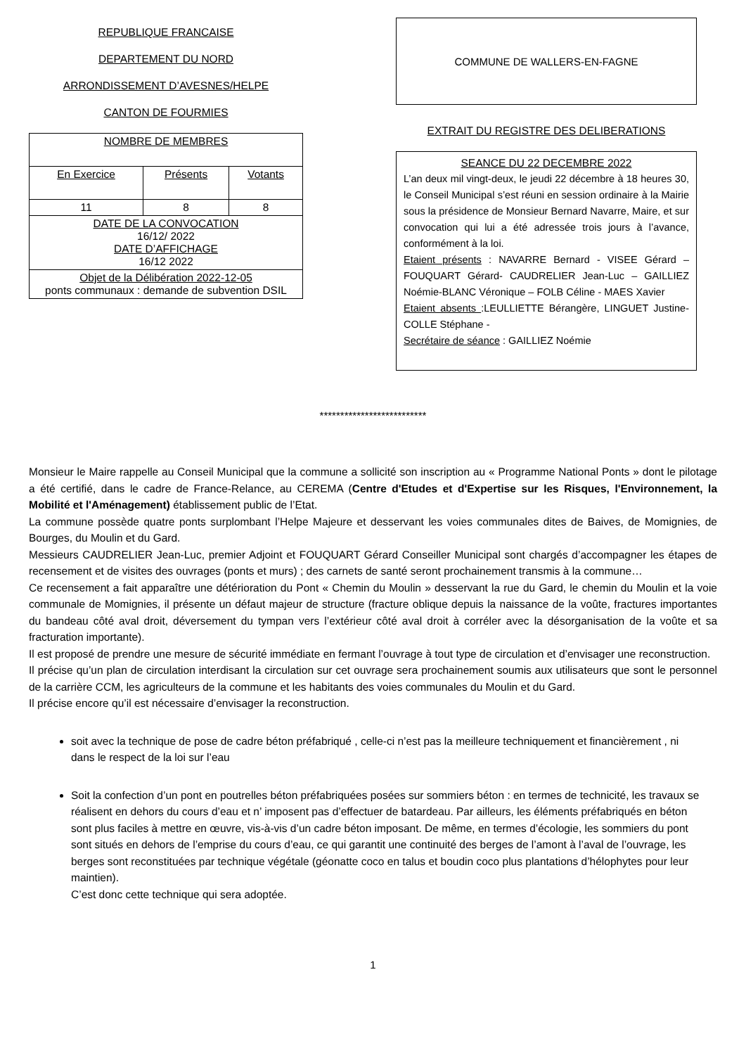REPUBLIQUE FRANCAISE
DEPARTEMENT DU NORD
ARRONDISSEMENT D’AVESNES/HELPE
CANTON DE FOURMIES
| NOMBRE DE MEMBRES | | |
| En Exercice | Présents | Votants |
| 11 | 8 | 8 |
| DATE DE LA CONVOCATION 16/12/ 2022 DATE D’AFFICHAGE 16/12 2022 | | |
| Objet de la Délibération 2022-12-05 ponts communaux : demande de subvention DSIL | | |
COMMUNE DE WALLERS-EN-FAGNE
EXTRAIT DU REGISTRE DES DELIBERATIONS
SEANCE DU 22 DECEMBRE 2022
L’an deux mil vingt-deux, le jeudi 22 décembre à 18 heures 30, le Conseil Municipal s’est réuni en session ordinaire à la Mairie sous la présidence de Monsieur Bernard Navarre, Maire, et sur convocation qui lui a été adressée trois jours à l’avance, conformément à la loi.
Etaient présents : NAVARRE Bernard - VISEE Gérard –FOUQUART Gérard- CAUDRELIER Jean-Luc – GAILLIEZ Noémie-BLANC Véronique – FOLB Céline - MAES Xavier
Etaient absents :LEULLIETTE Bérangère, LINGUET Justine- COLLE Stéphane -
Secrétaire de séance : GAILLIEZ Noémie
**************************
Monsieur le Maire rappelle au Conseil Municipal que la commune a sollicité son inscription au « Programme National Ponts » dont le pilotage a été certifié, dans le cadre de France-Relance, au CEREMA (Centre d'Etudes et d'Expertise sur les Risques, l'Environnement, la Mobilité et l'Aménagement) établissement public de l’Etat.
La commune possède quatre ponts surplombant l’Helpe Majeure et desservant les voies communales dites de Baives, de Momignies, de Bourges, du Moulin et du Gard.
Messieurs CAUDRELIER Jean-Luc, premier Adjoint et FOUQUART Gérard Conseiller Municipal sont chargés d’accompagner les étapes de recensement et de visites des ouvrages (ponts et murs) ; des carnets de santé seront prochainement transmis à la commune…
Ce recensement a fait apparaître une détérioration du Pont « Chemin du Moulin » desservant la rue du Gard, le chemin du Moulin et la voie communale de Momignies, il présente un défaut majeur de structure (fracture oblique depuis la naissance de la voûte, fractures importantes du bandeau côté aval droit, déversement du tympan vers l’extérieur côté aval droit à corréler avec la désorganisation de la voûte et sa fracturation importante).
Il est proposé de prendre une mesure de sécurité immédiate en fermant l’ouvrage à tout type de circulation et d’envisager une reconstruction.
Il précise qu’un plan de circulation interdisant la circulation sur cet ouvrage sera prochainement soumis aux utilisateurs que sont le personnel de la carrière CCM, les agriculteurs de la commune et les habitants des voies communales du Moulin et du Gard.
Il précise encore qu’il est nécessaire d’envisager la reconstruction.
soit avec la technique de pose de cadre béton préfabriqué , celle-ci n’est pas la meilleure techniquement et financièrement , ni dans le respect de la loi sur l’eau
Soit la confection d’un pont en poutrelles béton préfabriquées posées sur sommiers béton : en termes de technicité, les travaux se réalisent en dehors du cours d’eau et n’ imposent pas d’effectuer de batardeau. Par ailleurs, les éléments préfabriqués en béton sont plus faciles à mettre en œuvre, vis-à-vis d’un cadre béton imposant. De même, en termes d’écologie, les sommiers du pont sont situés en dehors de l’emprise du cours d’eau, ce qui garantit une continuité des berges de l’amont à l’aval de l’ouvrage, les berges sont reconstituées par technique végétale (géonatte coco en talus et boudin coco plus plantations d’hélophytes pour leur maintien).
C’est donc cette technique qui sera adoptée.
1